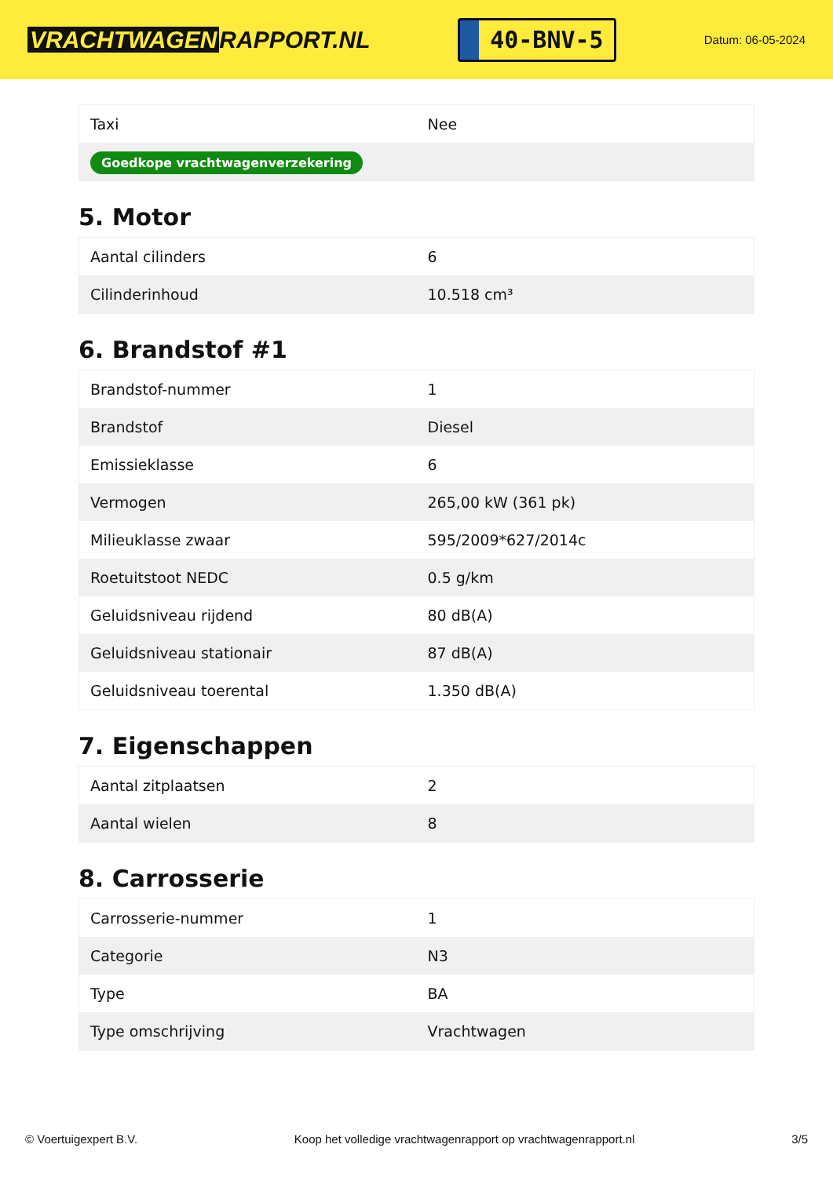VRACHTWAGEN RAPPORT.NL
40-BNV-5
Datum: 06-05-2024
| Taxi | Nee |
| Goedkope vrachtwagenverzekering | |
5. Motor
| Aantal cilinders | 6 |
| Cilinderinhoud | 10.518 cm³ |
6. Brandstof #1
| Brandstof-nummer | 1 |
| Brandstof | Diesel |
| Emissieklasse | 6 |
| Vermogen | 265,00 kW (361 pk) |
| Milieuklasse zwaar | 595/2009*627/2014c |
| Roetuitstoot NEDC | 0.5 g/km |
| Geluidsniveau rijdend | 80 dB(A) |
| Geluidsniveau stationair | 87 dB(A) |
| Geluidsniveau toerental | 1.350 dB(A) |
7. Eigenschappen
| Aantal zitplaatsen | 2 |
| Aantal wielen | 8 |
8. Carrosserie
| Carrosserie-nummer | 1 |
| Categorie | N3 |
| Type | BA |
| Type omschrijving | Vrachtwagen |
© Voertuigexpert B.V. Koop het volledige vrachtwagenrapport op vrachtwagenrapport.nl 3/5